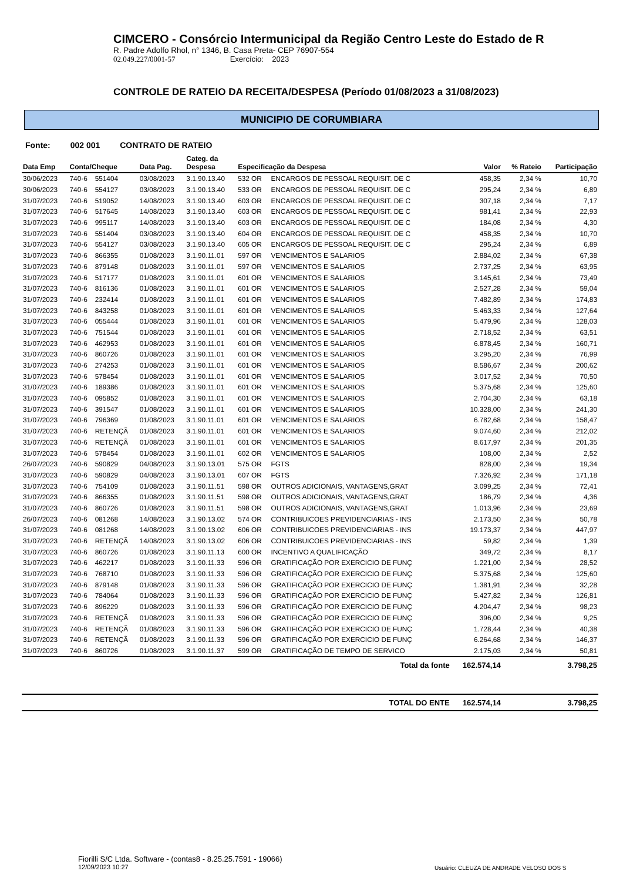CIMCERO - Consórcio Intermunicipal da Região Centro Leste do Estado de R
R. Padre Adolfo Rhol, n° 1346, B. Casa Preta- CEP 76907-554
02.049.227/0001-57 Exercício: 2023
CONTROLE DE RATEIO DA RECEITA/DESPESA (Período 01/08/2023 a 31/08/2023)
MUNICIPIO DE CORUMBIARA
Fonte: 002 001 CONTRATO DE RATEIO
| Data Emp | Conta/Cheque | | Data Pag. | Categ. da Despesa | Especificação da Despesa | | Valor | % Rateio | Participação |
| --- | --- | --- | --- | --- | --- | --- | --- | --- | --- |
| 30/06/2023 | 740-6 | 551404 | 03/08/2023 | 3.1.90.13.40 | 532 OR | ENCARGOS DE PESSOAL REQUISIT. DE C | 458,35 | 2,34 % | 10,70 |
| 30/06/2023 | 740-6 | 554127 | 03/08/2023 | 3.1.90.13.40 | 533 OR | ENCARGOS DE PESSOAL REQUISIT. DE C | 295,24 | 2,34 % | 6,89 |
| 31/07/2023 | 740-6 | 519052 | 14/08/2023 | 3.1.90.13.40 | 603 OR | ENCARGOS DE PESSOAL REQUISIT. DE C | 307,18 | 2,34 % | 7,17 |
| 31/07/2023 | 740-6 | 517645 | 14/08/2023 | 3.1.90.13.40 | 603 OR | ENCARGOS DE PESSOAL REQUISIT. DE C | 981,41 | 2,34 % | 22,93 |
| 31/07/2023 | 740-6 | 995117 | 14/08/2023 | 3.1.90.13.40 | 603 OR | ENCARGOS DE PESSOAL REQUISIT. DE C | 184,08 | 2,34 % | 4,30 |
| 31/07/2023 | 740-6 | 551404 | 03/08/2023 | 3.1.90.13.40 | 604 OR | ENCARGOS DE PESSOAL REQUISIT. DE C | 458,35 | 2,34 % | 10,70 |
| 31/07/2023 | 740-6 | 554127 | 03/08/2023 | 3.1.90.13.40 | 605 OR | ENCARGOS DE PESSOAL REQUISIT. DE C | 295,24 | 2,34 % | 6,89 |
| 31/07/2023 | 740-6 | 866355 | 01/08/2023 | 3.1.90.11.01 | 597 OR | VENCIMENTOS E SALARIOS | 2.884,02 | 2,34 % | 67,38 |
| 31/07/2023 | 740-6 | 879148 | 01/08/2023 | 3.1.90.11.01 | 597 OR | VENCIMENTOS E SALARIOS | 2.737,25 | 2,34 % | 63,95 |
| 31/07/2023 | 740-6 | 517177 | 01/08/2023 | 3.1.90.11.01 | 601 OR | VENCIMENTOS E SALARIOS | 3.145,61 | 2,34 % | 73,49 |
| 31/07/2023 | 740-6 | 816136 | 01/08/2023 | 3.1.90.11.01 | 601 OR | VENCIMENTOS E SALARIOS | 2.527,28 | 2,34 % | 59,04 |
| 31/07/2023 | 740-6 | 232414 | 01/08/2023 | 3.1.90.11.01 | 601 OR | VENCIMENTOS E SALARIOS | 7.482,89 | 2,34 % | 174,83 |
| 31/07/2023 | 740-6 | 843258 | 01/08/2023 | 3.1.90.11.01 | 601 OR | VENCIMENTOS E SALARIOS | 5.463,33 | 2,34 % | 127,64 |
| 31/07/2023 | 740-6 | 055444 | 01/08/2023 | 3.1.90.11.01 | 601 OR | VENCIMENTOS E SALARIOS | 5.479,96 | 2,34 % | 128,03 |
| 31/07/2023 | 740-6 | 751544 | 01/08/2023 | 3.1.90.11.01 | 601 OR | VENCIMENTOS E SALARIOS | 2.718,52 | 2,34 % | 63,51 |
| 31/07/2023 | 740-6 | 462953 | 01/08/2023 | 3.1.90.11.01 | 601 OR | VENCIMENTOS E SALARIOS | 6.878,45 | 2,34 % | 160,71 |
| 31/07/2023 | 740-6 | 860726 | 01/08/2023 | 3.1.90.11.01 | 601 OR | VENCIMENTOS E SALARIOS | 3.295,20 | 2,34 % | 76,99 |
| 31/07/2023 | 740-6 | 274253 | 01/08/2023 | 3.1.90.11.01 | 601 OR | VENCIMENTOS E SALARIOS | 8.586,67 | 2,34 % | 200,62 |
| 31/07/2023 | 740-6 | 578454 | 01/08/2023 | 3.1.90.11.01 | 601 OR | VENCIMENTOS E SALARIOS | 3.017,52 | 2,34 % | 70,50 |
| 31/07/2023 | 740-6 | 189386 | 01/08/2023 | 3.1.90.11.01 | 601 OR | VENCIMENTOS E SALARIOS | 5.375,68 | 2,34 % | 125,60 |
| 31/07/2023 | 740-6 | 095852 | 01/08/2023 | 3.1.90.11.01 | 601 OR | VENCIMENTOS E SALARIOS | 2.704,30 | 2,34 % | 63,18 |
| 31/07/2023 | 740-6 | 391547 | 01/08/2023 | 3.1.90.11.01 | 601 OR | VENCIMENTOS E SALARIOS | 10.328,00 | 2,34 % | 241,30 |
| 31/07/2023 | 740-6 | 796369 | 01/08/2023 | 3.1.90.11.01 | 601 OR | VENCIMENTOS E SALARIOS | 6.782,68 | 2,34 % | 158,47 |
| 31/07/2023 | 740-6 | RETENÇÃ | 01/08/2023 | 3.1.90.11.01 | 601 OR | VENCIMENTOS E SALARIOS | 9.074,60 | 2,34 % | 212,02 |
| 31/07/2023 | 740-6 | RETENÇÃ | 01/08/2023 | 3.1.90.11.01 | 601 OR | VENCIMENTOS E SALARIOS | 8.617,97 | 2,34 % | 201,35 |
| 31/07/2023 | 740-6 | 578454 | 01/08/2023 | 3.1.90.11.01 | 602 OR | VENCIMENTOS E SALARIOS | 108,00 | 2,34 % | 2,52 |
| 26/07/2023 | 740-6 | 590829 | 04/08/2023 | 3.1.90.13.01 | 575 OR | FGTS | 828,00 | 2,34 % | 19,34 |
| 31/07/2023 | 740-6 | 590829 | 04/08/2023 | 3.1.90.13.01 | 607 OR | FGTS | 7.326,92 | 2,34 % | 171,18 |
| 31/07/2023 | 740-6 | 754109 | 01/08/2023 | 3.1.90.11.51 | 598 OR | OUTROS ADICIONAIS, VANTAGENS,GRAT | 3.099,25 | 2,34 % | 72,41 |
| 31/07/2023 | 740-6 | 866355 | 01/08/2023 | 3.1.90.11.51 | 598 OR | OUTROS ADICIONAIS, VANTAGENS,GRAT | 186,79 | 2,34 % | 4,36 |
| 31/07/2023 | 740-6 | 860726 | 01/08/2023 | 3.1.90.11.51 | 598 OR | OUTROS ADICIONAIS, VANTAGENS,GRAT | 1.013,96 | 2,34 % | 23,69 |
| 26/07/2023 | 740-6 | 081268 | 14/08/2023 | 3.1.90.13.02 | 574 OR | CONTRIBUICOES PREVIDENCIARIAS - INS | 2.173,50 | 2,34 % | 50,78 |
| 31/07/2023 | 740-6 | 081268 | 14/08/2023 | 3.1.90.13.02 | 606 OR | CONTRIBUICOES PREVIDENCIARIAS - INS | 19.173,37 | 2,34 % | 447,97 |
| 31/07/2023 | 740-6 | RETENÇÃ | 14/08/2023 | 3.1.90.13.02 | 606 OR | CONTRIBUICOES PREVIDENCIARIAS - INS | 59,82 | 2,34 % | 1,39 |
| 31/07/2023 | 740-6 | 860726 | 01/08/2023 | 3.1.90.11.13 | 600 OR | INCENTIVO A QUALIFICAÇÃO | 349,72 | 2,34 % | 8,17 |
| 31/07/2023 | 740-6 | 462217 | 01/08/2023 | 3.1.90.11.33 | 596 OR | GRATIFICAÇÃO POR EXERCICIO DE FUNÇ | 1.221,00 | 2,34 % | 28,52 |
| 31/07/2023 | 740-6 | 768710 | 01/08/2023 | 3.1.90.11.33 | 596 OR | GRATIFICAÇÃO POR EXERCICIO DE FUNÇ | 5.375,68 | 2,34 % | 125,60 |
| 31/07/2023 | 740-6 | 879148 | 01/08/2023 | 3.1.90.11.33 | 596 OR | GRATIFICAÇÃO POR EXERCICIO DE FUNÇ | 1.381,91 | 2,34 % | 32,28 |
| 31/07/2023 | 740-6 | 784064 | 01/08/2023 | 3.1.90.11.33 | 596 OR | GRATIFICAÇÃO POR EXERCICIO DE FUNÇ | 5.427,82 | 2,34 % | 126,81 |
| 31/07/2023 | 740-6 | 896229 | 01/08/2023 | 3.1.90.11.33 | 596 OR | GRATIFICAÇÃO POR EXERCICIO DE FUNÇ | 4.204,47 | 2,34 % | 98,23 |
| 31/07/2023 | 740-6 | RETENÇÃ | 01/08/2023 | 3.1.90.11.33 | 596 OR | GRATIFICAÇÃO POR EXERCICIO DE FUNÇ | 396,00 | 2,34 % | 9,25 |
| 31/07/2023 | 740-6 | RETENÇÃ | 01/08/2023 | 3.1.90.11.33 | 596 OR | GRATIFICAÇÃO POR EXERCICIO DE FUNÇ | 1.728,44 | 2,34 % | 40,38 |
| 31/07/2023 | 740-6 | RETENÇÃ | 01/08/2023 | 3.1.90.11.33 | 596 OR | GRATIFICAÇÃO POR EXERCICIO DE FUNÇ | 6.264,68 | 2,34 % | 146,37 |
| 31/07/2023 | 740-6 | 860726 | 01/08/2023 | 3.1.90.11.37 | 599 OR | GRATIFICAÇÃO DE TEMPO DE SERVICO | 2.175,03 | 2,34 % | 50,81 |
| | | | | | | Total da fonte | 162.574,14 | | 3.798,25 |
| | | | | | | TOTAL DO ENTE | 162.574,14 | | 3.798,25 |
Fiorilli S/C Ltda. Software - (contas8 - 8.25.25.7591 - 19066)
12/09/2023 10:27
Usuário: CLEUZA DE ANDRADE VELOSO DOS S